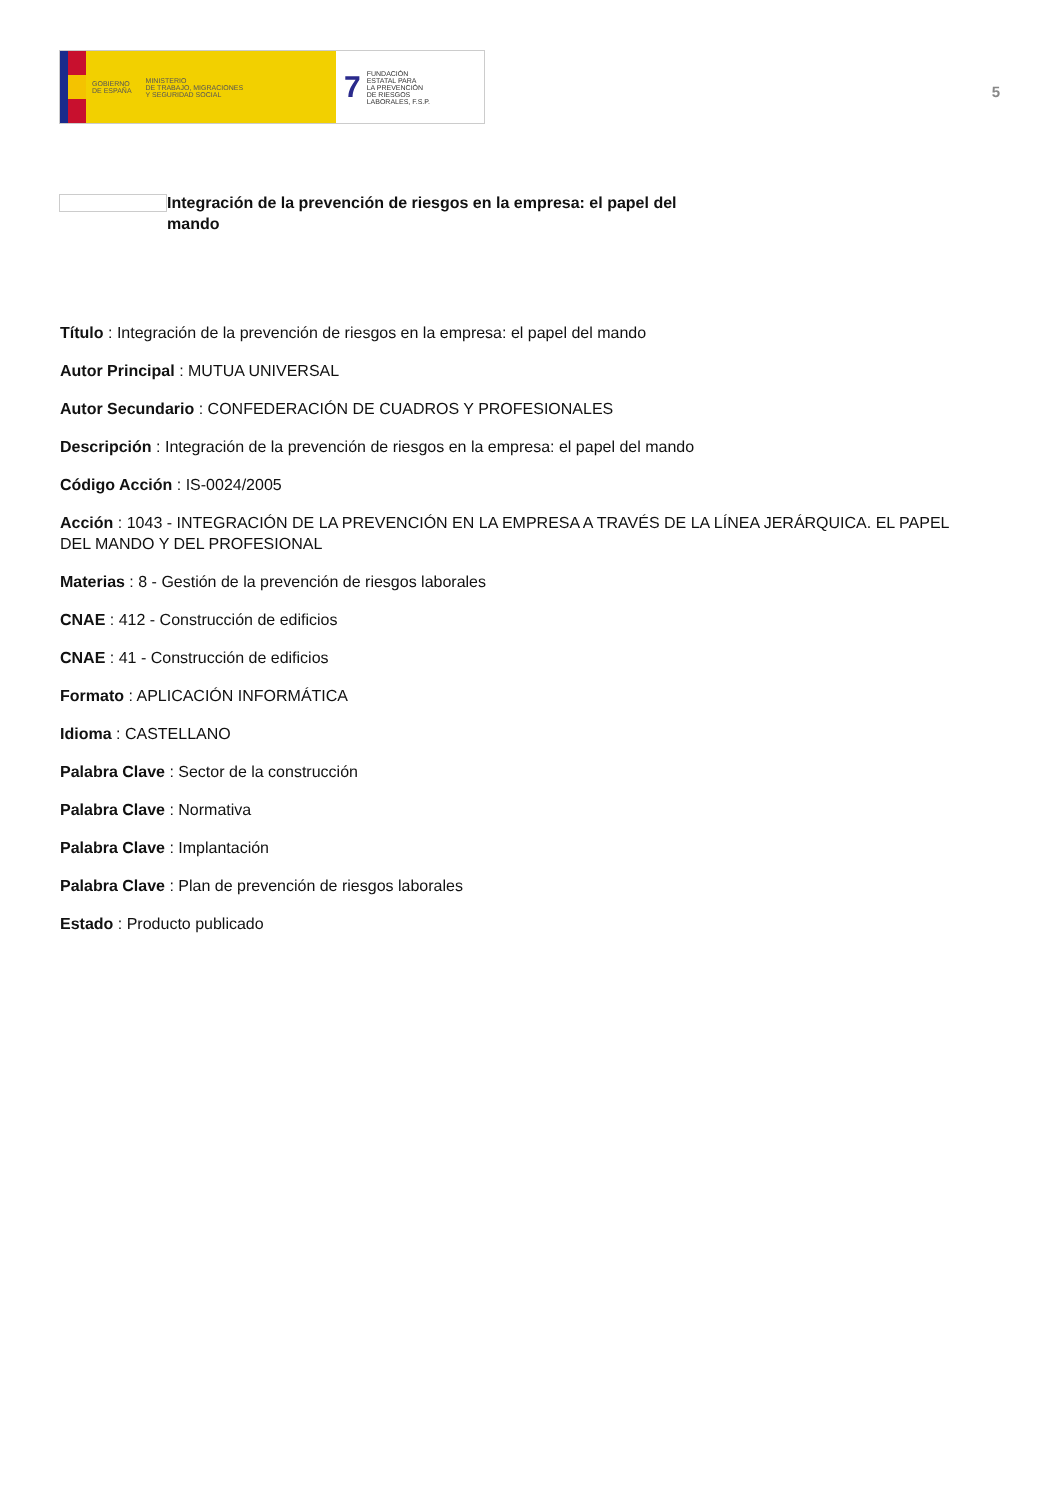GOBIERNO
DE ESPAÑA MINISTERIO
DE TRABAJO, MIGRACIONES
Y SEGURIDAD SOCIAL
7 FUNDACIÓN
ESTATAL PARA
LA PREVENCIÓN
DE RIESGOS
LABORALES, F.S.P.
5
Integración de la prevención de riesgos en la empresa: el papel del mando
Título : Integración de la prevención de riesgos en la empresa: el papel del mando
Autor Principal : MUTUA UNIVERSAL
Autor Secundario : CONFEDERACIÓN DE CUADROS Y PROFESIONALES
Descripción : Integración de la prevención de riesgos en la empresa: el papel del mando
Código Acción : IS-0024/2005
Acción : 1043 - INTEGRACIÓN DE LA PREVENCIÓN EN LA EMPRESA A TRAVÉS DE LA LÍNEA JERÁRQUICA. EL PAPEL DEL MANDO Y DEL PROFESIONAL
Materias : 8 - Gestión de la prevención de riesgos laborales
CNAE : 412 - Construcción de edificios
CNAE : 41 - Construcción de edificios
Formato : APLICACIÓN INFORMÁTICA
Idioma : CASTELLANO
Palabra Clave : Sector de la construcción
Palabra Clave : Normativa
Palabra Clave : Implantación
Palabra Clave : Plan de prevención de riesgos laborales
Estado : Producto publicado